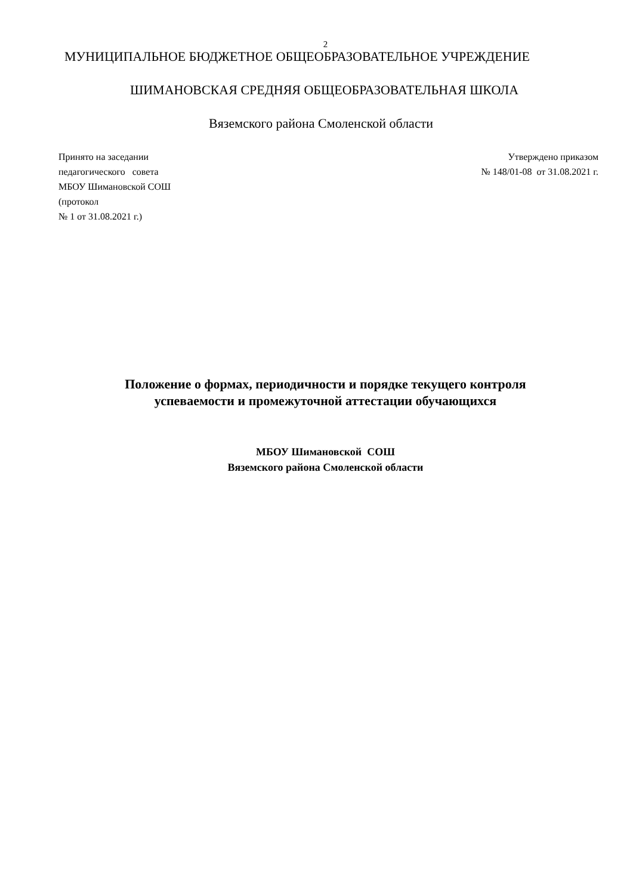2
МУНИЦИПАЛЬНОЕ БЮДЖЕТНОЕ ОБЩЕОБРАЗОВАТЕЛЬНОЕ УЧРЕЖДЕНИЕ
ШИМАНОВСКАЯ СРЕДНЯЯ ОБЩЕОБРАЗОВАТЕЛЬНАЯ ШКОЛА
Вяземского района Смоленской области
Принято на заседании
педагогического совета
МБОУ Шимановской СОШ
(протокол
№ 1 от 31.08.2021 г.)
Утверждено приказом
№ 148/01-08 от 31.08.2021 г.
Положение о формах, периодичности и порядке текущего контроля
успеваемости и промежуточной аттестации обучающихся
МБОУ Шимановской СОШ
Вяземского района Смоленской области